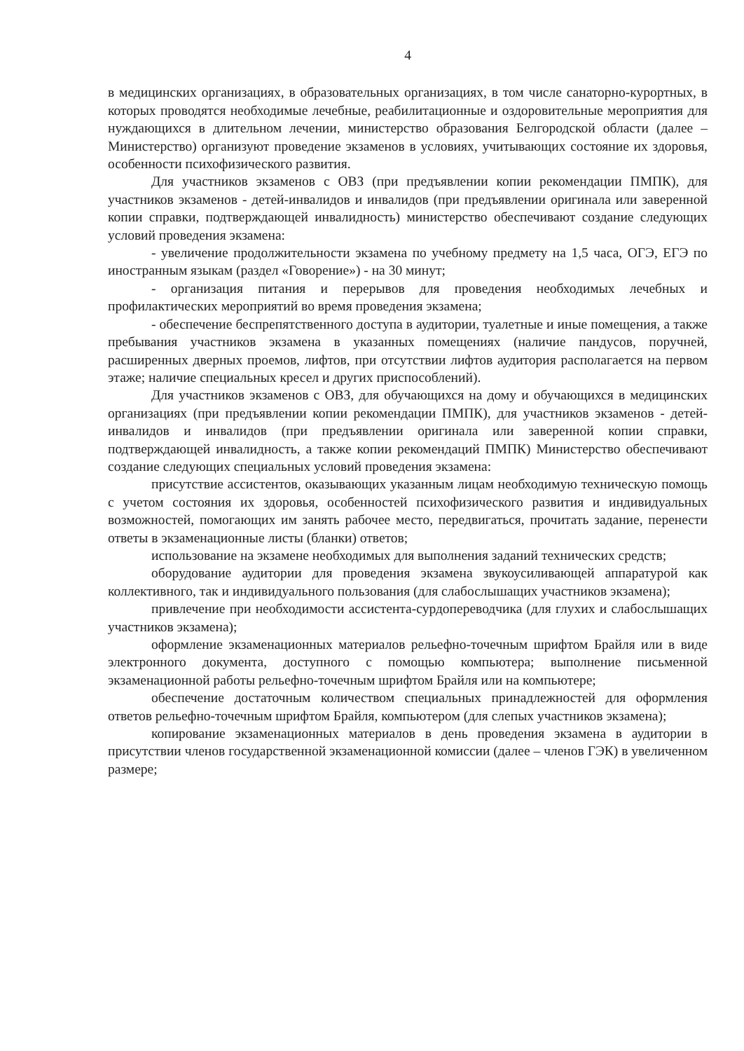4
в медицинских организациях, в образовательных организациях, в том числе санаторно-курортных, в которых проводятся необходимые лечебные, реабилитационные и оздоровительные мероприятия для нуждающихся в длительном лечении, министерство образования Белгородской области (далее – Министерство) организуют проведение экзаменов в условиях, учитывающих состояние их здоровья, особенности психофизического развития.
Для участников экзаменов с ОВЗ (при предъявлении копии рекомендации ПМПК), для участников экзаменов - детей-инвалидов и инвалидов (при предъявлении оригинала или заверенной копии справки, подтверждающей инвалидность) министерство обеспечивают создание следующих условий проведения экзамена:
- увеличение продолжительности экзамена по учебному предмету на 1,5 часа, ОГЭ, ЕГЭ по иностранным языкам (раздел «Говорение») - на 30 минут;
- организация питания и перерывов для проведения необходимых лечебных и профилактических мероприятий во время проведения экзамена;
- обеспечение беспрепятственного доступа в аудитории, туалетные и иные помещения, а также пребывания участников экзамена в указанных помещениях (наличие пандусов, поручней, расширенных дверных проемов, лифтов, при отсутствии лифтов аудитория располагается на первом этаже; наличие специальных кресел и других приспособлений).
Для участников экзаменов с ОВЗ, для обучающихся на дому и обучающихся в медицинских организациях (при предъявлении копии рекомендации ПМПК), для участников экзаменов - детей-инвалидов и инвалидов (при предъявлении оригинала или заверенной копии справки, подтверждающей инвалидность, а также копии рекомендаций ПМПК) Министерство обеспечивают создание следующих специальных условий проведения экзамена:
присутствие ассистентов, оказывающих указанным лицам необходимую техническую помощь с учетом состояния их здоровья, особенностей психофизического развития и индивидуальных возможностей, помогающих им занять рабочее место, передвигаться, прочитать задание, перенести ответы в экзаменационные листы (бланки) ответов;
использование на экзамене необходимых для выполнения заданий технических средств;
оборудование аудитории для проведения экзамена звукоусиливающей аппаратурой как коллективного, так и индивидуального пользования (для слабослышащих участников экзамена);
привлечение при необходимости ассистента-сурдопереводчика (для глухих и слабослышащих участников экзамена);
оформление экзаменационных материалов рельефно-точечным шрифтом Брайля или в виде электронного документа, доступного с помощью компьютера; выполнение письменной экзаменационной работы рельефно-точечным шрифтом Брайля или на компьютере;
обеспечение достаточным количеством специальных принадлежностей для оформления ответов рельефно-точечным шрифтом Брайля, компьютером (для слепых участников экзамена);
копирование экзаменационных материалов в день проведения экзамена в аудитории в присутствии членов государственной экзаменационной комиссии (далее – членов ГЭК) в увеличенном размере;